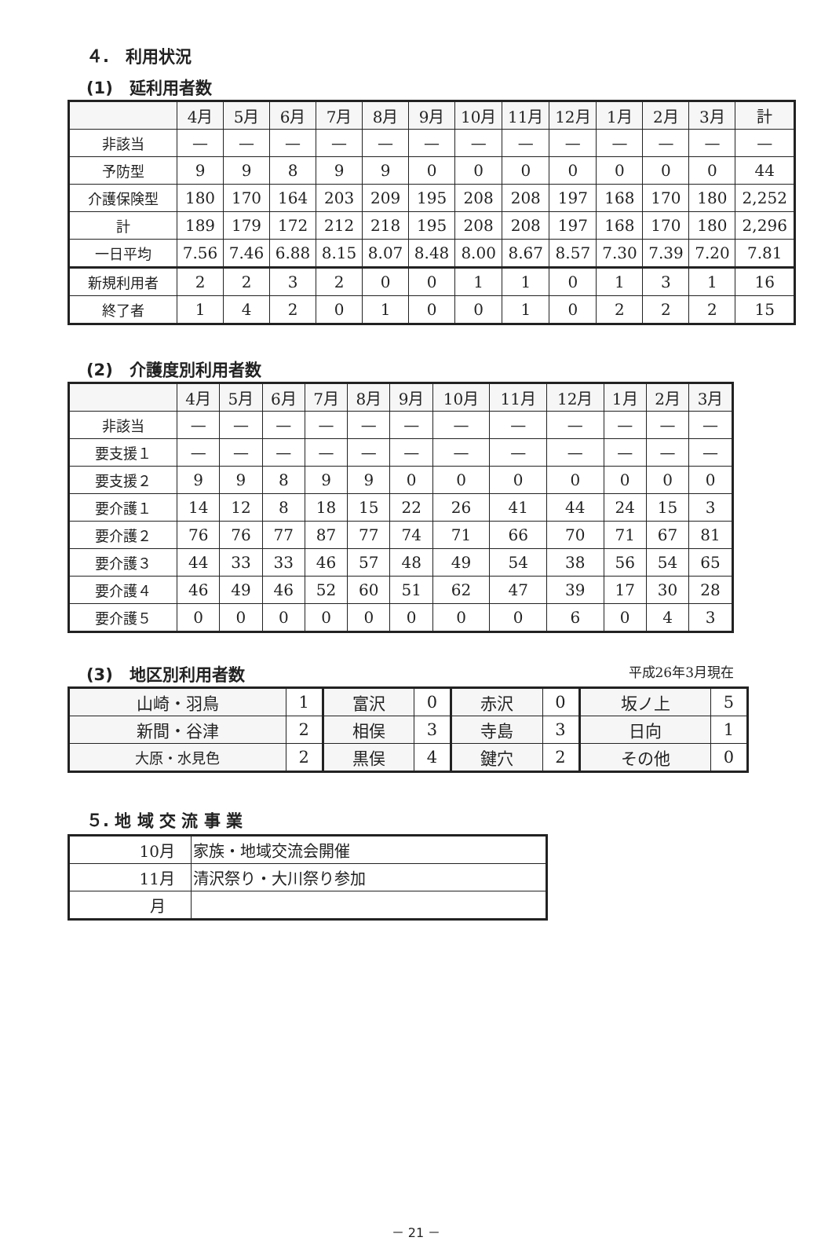４.　利用状況
(1)　延利用者数
| | 4月 | 5月 | 6月 | 7月 | 8月 | 9月 | 10月 | 11月 | 12月 | 1月 | 2月 | 3月 | 計 |
| --- | --- | --- | --- | --- | --- | --- | --- | --- | --- | --- | --- | --- | --- |
| 非該当 | — | — | — | — | — | — | — | — | — | — | — | — | — |
| 予防型 | 9 | 9 | 8 | 9 | 9 | 0 | 0 | 0 | 0 | 0 | 0 | 0 | 44 |
| 介護保険型 | 180 | 170 | 164 | 203 | 209 | 195 | 208 | 208 | 197 | 168 | 170 | 180 | 2,252 |
| 計 | 189 | 179 | 172 | 212 | 218 | 195 | 208 | 208 | 197 | 168 | 170 | 180 | 2,296 |
| 一日平均 | 7.56 | 7.46 | 6.88 | 8.15 | 8.07 | 8.48 | 8.00 | 8.67 | 8.57 | 7.30 | 7.39 | 7.20 | 7.81 |
| 新規利用者 | 2 | 2 | 3 | 2 | 0 | 0 | 1 | 1 | 0 | 1 | 3 | 1 | 16 |
| 終了者 | 1 | 4 | 2 | 0 | 1 | 0 | 0 | 1 | 0 | 2 | 2 | 2 | 15 |
(2)　介護度別利用者数
| | 4月 | 5月 | 6月 | 7月 | 8月 | 9月 | 10月 | 11月 | 12月 | 1月 | 2月 | 3月 |
| --- | --- | --- | --- | --- | --- | --- | --- | --- | --- | --- | --- | --- |
| 非該当 | — | — | — | — | — | — | — | — | — | — | — | — |
| 要支援１ | — | — | — | — | — | — | — | — | — | — | — | — |
| 要支援２ | 9 | 9 | 8 | 9 | 9 | 0 | 0 | 0 | 0 | 0 | 0 | 0 |
| 要介護１ | 14 | 12 | 8 | 18 | 15 | 22 | 26 | 41 | 44 | 24 | 15 | 3 |
| 要介護２ | 76 | 76 | 77 | 87 | 77 | 74 | 71 | 66 | 70 | 71 | 67 | 81 |
| 要介護３ | 44 | 33 | 33 | 46 | 57 | 48 | 49 | 54 | 38 | 56 | 54 | 65 |
| 要介護４ | 46 | 49 | 46 | 52 | 60 | 51 | 62 | 47 | 39 | 17 | 30 | 28 |
| 要介護５ | 0 | 0 | 0 | 0 | 0 | 0 | 0 | 0 | 6 | 0 | 4 | 3 |
(3)　地区別利用者数 平成26年3月現在
| 山崎・羽鳥 | 1 | 富沢 | 0 | 赤沢 | 0 | 坂ノ上 | 5 |
| 新間・谷津 | 2 | 相俣 | 3 | 寺島 | 3 | 日向 | 1 |
| 大原・水見色 | 2 | 黒俣 | 4 | 鍵穴 | 2 | その他 | 0 |
５. 地 域 交 流 事 業
| 10月 | 家族・地域交流会開催 |
| 11月 | 清沢祭り・大川祭り参加 |
| 月 | |
－ 21 －